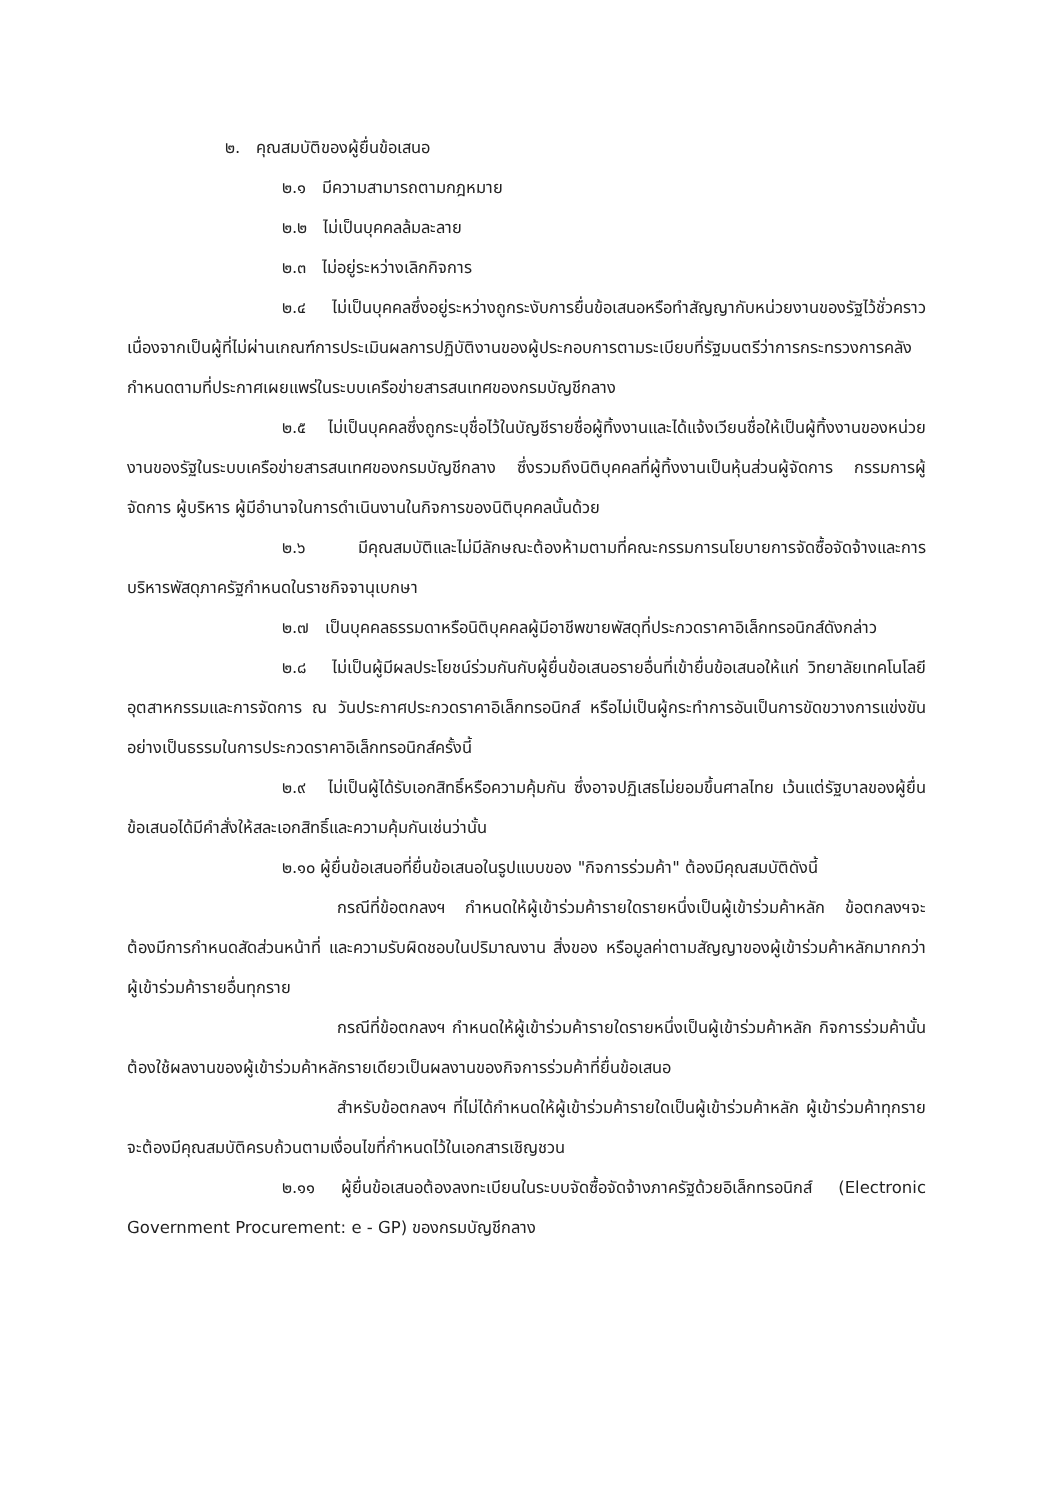๒. คุณสมบัติของผู้ยื่นข้อเสนอ
๒.๑ มีความสามารถตามกฎหมาย
๒.๒ ไม่เป็นบุคคลล้มละลาย
๒.๓ ไม่อยู่ระหว่างเลิกกิจการ
๒.๔ ไม่เป็นบุคคลซึ่งอยู่ระหว่างถูกระงับการยื่นข้อเสนอหรือทำสัญญากับหน่วยงานของรัฐไว้ชั่วคราว เนื่องจากเป็นผู้ที่ไม่ผ่านเกณฑ์การประเมินผลการปฏิบัติงานของผู้ประกอบการตามระเบียบที่รัฐมนตรีว่าการกระทรวงการคลังกำหนดตามที่ประกาศเผยแพร่ในระบบเครือข่ายสารสนเทศของกรมบัญชีกลาง
๒.๕ ไม่เป็นบุคคลซึ่งถูกระบุชื่อไว้ในบัญชีรายชื่อผู้ทิ้งงานและได้แจ้งเวียนชื่อให้เป็นผู้ทิ้งงานของหน่วยงานของรัฐในระบบเครือข่ายสารสนเทศของกรมบัญชีกลาง ซึ่งรวมถึงนิติบุคคลที่ผู้ทิ้งงานเป็นหุ้นส่วนผู้จัดการ กรรมการผู้จัดการ ผู้บริหาร ผู้มีอำนาจในการดำเนินงานในกิจการของนิติบุคคลนั้นด้วย
๒.๖ มีคุณสมบัติและไม่มีลักษณะต้องห้ามตามที่คณะกรรมการนโยบายการจัดซื้อจัดจ้างและการบริหารพัสดุภาครัฐกำหนดในราชกิจจานุเบกษา
๒.๗ เป็นบุคคลธรรมดาหรือนิติบุคคลผู้มีอาชีพขายพัสดุที่ประกวดราคาอิเล็กทรอนิกส์ดังกล่าว
๒.๘ ไม่เป็นผู้มีผลประโยชน์ร่วมกันกับผู้ยื่นข้อเสนอรายอื่นที่เข้ายื่นข้อเสนอให้แก่ วิทยาลัยเทคโนโลยีอุตสาหกรรมและการจัดการ ณ วันประกาศประกวดราคาอิเล็กทรอนิกส์ หรือไม่เป็นผู้กระทำการอันเป็นการขัดขวางการแข่งขันอย่างเป็นธรรมในการประกวดราคาอิเล็กทรอนิกส์ครั้งนี้
๒.๙ ไม่เป็นผู้ได้รับเอกสิทธิ์หรือความคุ้มกัน ซึ่งอาจปฏิเสธไม่ยอมขึ้นศาลไทย เว้นแต่รัฐบาลของผู้ยื่นข้อเสนอได้มีคำสั่งให้สละเอกสิทธิ์และความคุ้มกันเช่นว่านั้น
๒.๑๐ ผู้ยื่นข้อเสนอที่ยื่นข้อเสนอในรูปแบบของ "กิจการร่วมค้า" ต้องมีคุณสมบัติดังนี้
กรณีที่ข้อตกลงฯ กำหนดให้ผู้เข้าร่วมค้ารายใดรายหนึ่งเป็นผู้เข้าร่วมค้าหลัก ข้อตกลงฯจะต้องมีการกำหนดสัดส่วนหน้าที่ และความรับผิดชอบในปริมาณงาน สิ่งของ หรือมูลค่าตามสัญญาของผู้เข้าร่วมค้าหลักมากกว่าผู้เข้าร่วมค้ารายอื่นทุกราย
กรณีที่ข้อตกลงฯ กำหนดให้ผู้เข้าร่วมค้ารายใดรายหนึ่งเป็นผู้เข้าร่วมค้าหลัก กิจการร่วมค้านั้นต้องใช้ผลงานของผู้เข้าร่วมค้าหลักรายเดียวเป็นผลงานของกิจการร่วมค้าที่ยื่นข้อเสนอ
สำหรับข้อตกลงฯ ที่ไม่ได้กำหนดให้ผู้เข้าร่วมค้ารายใดเป็นผู้เข้าร่วมค้าหลัก ผู้เข้าร่วมค้าทุกรายจะต้องมีคุณสมบัติครบถ้วนตามเงื่อนไขที่กำหนดไว้ในเอกสารเชิญชวน
๒.๑๑ ผู้ยื่นข้อเสนอต้องลงทะเบียนในระบบจัดซื้อจัดจ้างภาครัฐด้วยอิเล็กทรอนิกส์ (Electronic Government Procurement: e - GP) ของกรมบัญชีกลาง